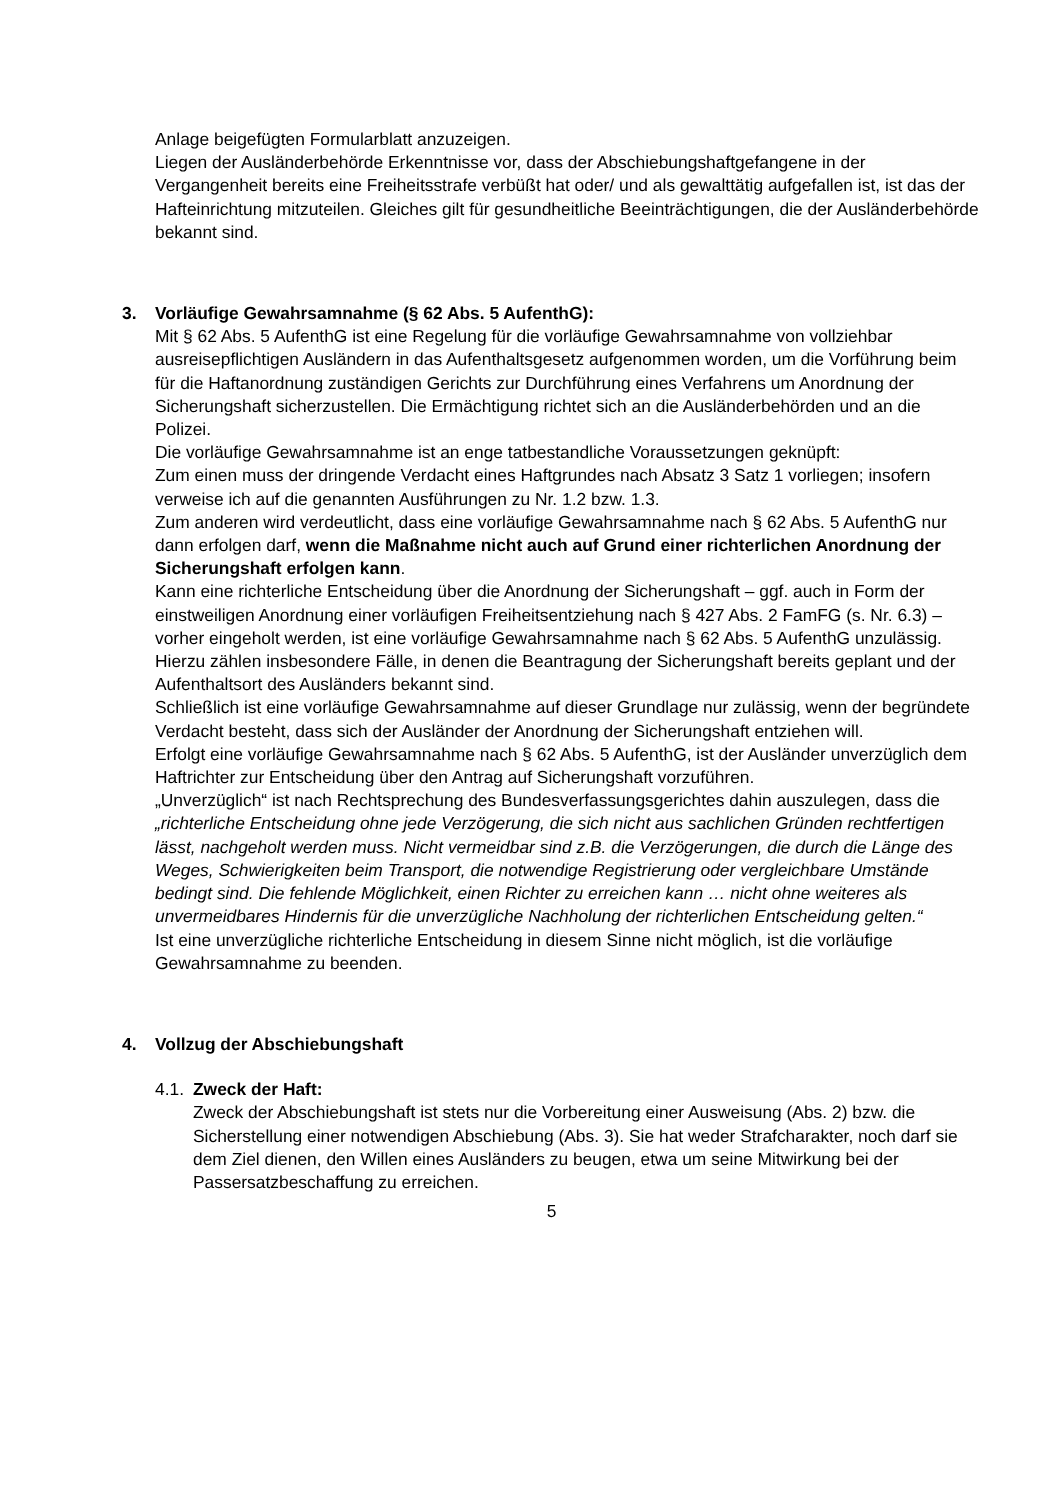Anlage beigefügten Formularblatt anzuzeigen.
Liegen der Ausländerbehörde Erkenntnisse vor, dass der Abschiebungshaftgefangene in der Vergangenheit bereits eine Freiheitsstrafe verbüßt hat oder/ und als gewalttätig aufgefallen ist, ist das der Hafteinrichtung mitzuteilen. Gleiches gilt für gesundheitliche Beeinträchtigungen, die der Ausländerbehörde bekannt sind.
3. Vorläufige Gewahrsamnahme (§ 62 Abs. 5 AufenthG):
Mit § 62 Abs. 5 AufenthG ist eine Regelung für die vorläufige Gewahrsamnahme von vollziehbar ausreisepflichtigen Ausländern in das Aufenthaltsgesetz aufgenommen worden, um die Vorführung beim für die Haftanordnung zuständigen Gerichts zur Durchführung eines Verfahrens um Anordnung der Sicherungshaft sicherzustellen. Die Ermächtigung richtet sich an die Ausländerbehörden und an die Polizei.
Die vorläufige Gewahrsamnahme ist an enge tatbestandliche Voraussetzungen geknüpft:
Zum einen muss der dringende Verdacht eines Haftgrundes nach Absatz 3 Satz 1 vorliegen; insofern verweise ich auf die genannten Ausführungen zu Nr. 1.2 bzw. 1.3.
Zum anderen wird verdeutlicht, dass eine vorläufige Gewahrsamnahme nach § 62 Abs. 5 AufenthG nur dann erfolgen darf, wenn die Maßnahme nicht auch auf Grund einer richterlichen Anordnung der Sicherungshaft erfolgen kann.
Kann eine richterliche Entscheidung über die Anordnung der Sicherungshaft – ggf. auch in Form der einstweiligen Anordnung einer vorläufigen Freiheitsentziehung nach § 427 Abs. 2 FamFG (s. Nr. 6.3) – vorher eingeholt werden, ist eine vorläufige Gewahrsamnahme nach § 62 Abs. 5 AufenthG unzulässig. Hierzu zählen insbesondere Fälle, in denen die Beantragung der Sicherungshaft bereits geplant und der Aufenthaltsort des Ausländers bekannt sind.
Schließlich ist eine vorläufige Gewahrsamnahme auf dieser Grundlage nur zulässig, wenn der begründete Verdacht besteht, dass sich der Ausländer der Anordnung der Sicherungshaft entziehen will.
Erfolgt eine vorläufige Gewahrsamnahme nach § 62 Abs. 5 AufenthG, ist der Ausländer unverzüglich dem Haftrichter zur Entscheidung über den Antrag auf Sicherungshaft vorzuführen.
„Unverzüglich“ ist nach Rechtsprechung des Bundesverfassungsgerichtes dahin auszulegen, dass die „richterliche Entscheidung ohne jede Verzögerung, die sich nicht aus sachlichen Gründen rechtfertigen lässt, nachgeholt werden muss. Nicht vermeidbar sind z.B. die Verzögerungen, die durch die Länge des Weges, Schwierigkeiten beim Transport, die notwendige Registrierung oder vergleichbare Umstände bedingt sind. Die fehlende Möglichkeit, einen Richter zu erreichen kann … nicht ohne weiteres als unvermeidbares Hindernis für die unverzügliche Nachholung der richterlichen Entscheidung gelten.“
Ist eine unverzügliche richterliche Entscheidung in diesem Sinne nicht möglich, ist die vorläufige Gewahrsamnahme zu beenden.
4. Vollzug der Abschiebungshaft
4.1. Zweck der Haft:
Zweck der Abschiebungshaft ist stets nur die Vorbereitung einer Ausweisung (Abs. 2) bzw. die Sicherstellung einer notwendigen Abschiebung (Abs. 3). Sie hat weder Strafcharakter, noch darf sie dem Ziel dienen, den Willen eines Ausländers zu beugen, etwa um seine Mitwirkung bei der Passersatzbeschaffung zu erreichen.
5